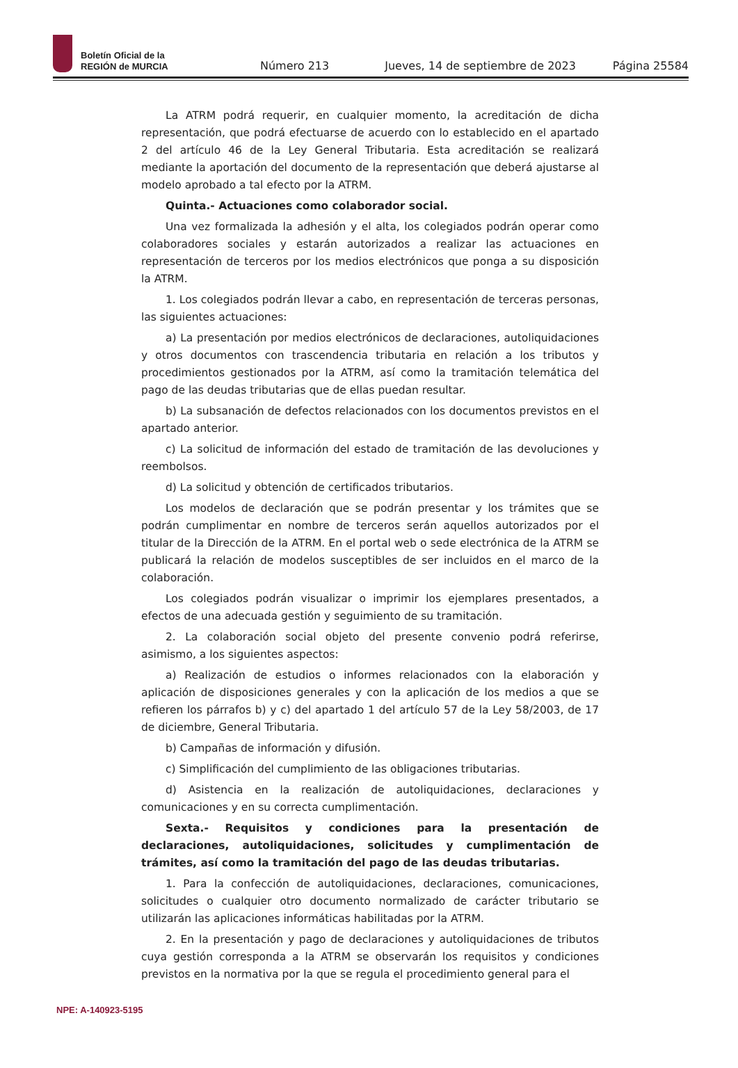Boletín Oficial de la
REGIÓN de MURCIA
Número 213 Jueves, 14 de septiembre de 2023 Página 25584
La ATRM podrá requerir, en cualquier momento, la acreditación de dicha representación, que podrá efectuarse de acuerdo con lo establecido en el apartado 2 del artículo 46 de la Ley General Tributaria. Esta acreditación se realizará mediante la aportación del documento de la representación que deberá ajustarse al modelo aprobado a tal efecto por la ATRM.
Quinta.- Actuaciones como colaborador social.
Una vez formalizada la adhesión y el alta, los colegiados podrán operar como colaboradores sociales y estarán autorizados a realizar las actuaciones en representación de terceros por los medios electrónicos que ponga a su disposición la ATRM.
1. Los colegiados podrán llevar a cabo, en representación de terceras personas, las siguientes actuaciones:
a) La presentación por medios electrónicos de declaraciones, autoliquidaciones y otros documentos con trascendencia tributaria en relación a los tributos y procedimientos gestionados por la ATRM, así como la tramitación telemática del pago de las deudas tributarias que de ellas puedan resultar.
b) La subsanación de defectos relacionados con los documentos previstos en el apartado anterior.
c) La solicitud de información del estado de tramitación de las devoluciones y reembolsos.
d) La solicitud y obtención de certificados tributarios.
Los modelos de declaración que se podrán presentar y los trámites que se podrán cumplimentar en nombre de terceros serán aquellos autorizados por el titular de la Dirección de la ATRM. En el portal web o sede electrónica de la ATRM se publicará la relación de modelos susceptibles de ser incluidos en el marco de la colaboración.
Los colegiados podrán visualizar o imprimir los ejemplares presentados, a efectos de una adecuada gestión y seguimiento de su tramitación.
2. La colaboración social objeto del presente convenio podrá referirse, asimismo, a los siguientes aspectos:
a) Realización de estudios o informes relacionados con la elaboración y aplicación de disposiciones generales y con la aplicación de los medios a que se refieren los párrafos b) y c) del apartado 1 del artículo 57 de la Ley 58/2003, de 17 de diciembre, General Tributaria.
b) Campañas de información y difusión.
c) Simplificación del cumplimiento de las obligaciones tributarias.
d) Asistencia en la realización de autoliquidaciones, declaraciones y comunicaciones y en su correcta cumplimentación.
Sexta.- Requisitos y condiciones para la presentación de declaraciones, autoliquidaciones, solicitudes y cumplimentación de trámites, así como la tramitación del pago de las deudas tributarias.
1. Para la confección de autoliquidaciones, declaraciones, comunicaciones, solicitudes o cualquier otro documento normalizado de carácter tributario se utilizarán las aplicaciones informáticas habilitadas por la ATRM.
2. En la presentación y pago de declaraciones y autoliquidaciones de tributos cuya gestión corresponda a la ATRM se observarán los requisitos y condiciones previstos en la normativa por la que se regula el procedimiento general para el
NPE: A-140923-5195